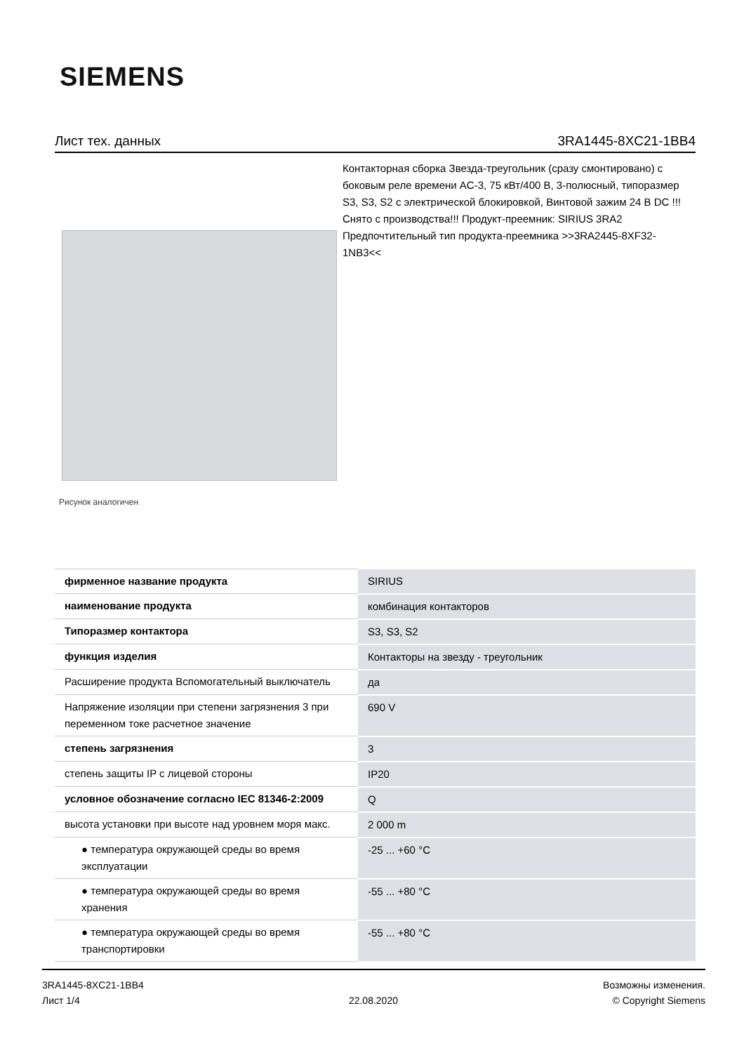SIEMENS
Лист тех. данных 3RA1445-8XC21-1BB4
Рисунок аналогичен
Контакторная сборка Звезда-треугольник (сразу смонтировано) с боковым реле времени AC-3, 75 кВт/400 В, 3-полюсный, типоразмер S3, S3, S2 с электрической блокировкой, Винтовой зажим 24 В DC !!! Снято с производства!!! Продукт-преемник: SIRIUS 3RA2 Предпочтительный тип продукта-преемника >>3RA2445-8XF32-1NB3<<
| фирменное название продукта | SIRIUS |
| наименование продукта | комбинация контакторов |
| Типоразмер контактора | S3, S3, S2 |
| функция изделия | Контакторы на звезду - треугольник |
| Расширение продукта Вспомогательный выключатель | да |
| Напряжение изоляции при степени загрязнения 3 при переменном токе расчетное значение | 690 V |
| степень загрязнения | 3 |
| степень защиты IP с лицевой стороны | IP20 |
| условное обозначение согласно IEC 81346-2:2009 | Q |
| высота установки при высоте над уровнем моря макс. | 2 000 m |
| ● температура окружающей среды во время эксплуатации | -25 ... +60 °C |
| ● температура окружающей среды во время хранения | -55 ... +80 °C |
| ● температура окружающей среды во время транспортировки | -55 ... +80 °C |
3RA1445-8XC21-1BB4
Лист 1/4
22.08.2020
Возможны изменения.
© Copyright Siemens